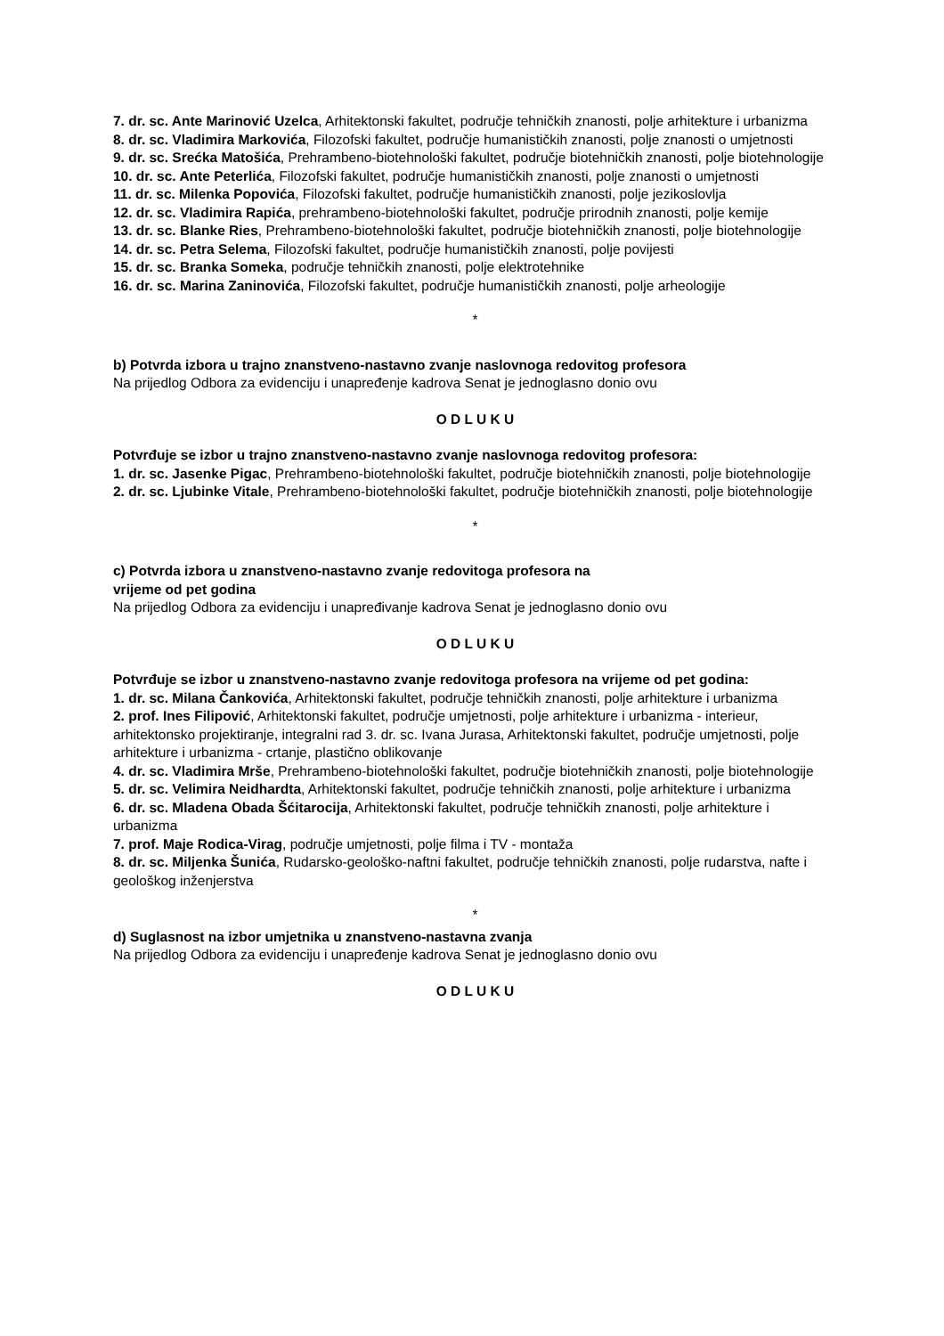7. dr. sc. Ante Marinović Uzelca, Arhitektonski fakultet, područje tehničkih znanosti, polje arhitekture i urbanizma
8. dr. sc. Vladimira Markovića, Filozofski fakultet, područje humanističkih znanosti, polje znanosti o umjetnosti
9. dr. sc. Srećka Matošića, Prehrambeno-biotehnološki fakultet, područje biotehničkih znanosti, polje biotehnologije
10. dr. sc. Ante Peterlića, Filozofski fakultet, područje humanističkih znanosti, polje znanosti o umjetnosti
11. dr. sc. Milenka Popovića, Filozofski fakultet, područje humanističkih znanosti, polje jezikoslovlja
12. dr. sc. Vladimira Rapića, prehrambeno-biotehnološki fakultet, područje prirodnih znanosti, polje kemije
13. dr. sc. Blanke Ries, Prehrambeno-biotehnološki fakultet, područje biotehničkih znanosti, polje biotehnologije
14. dr. sc. Petra Selema, Filozofski fakultet, područje humanističkih znanosti, polje povijesti
15. dr. sc. Branka Someka, područje tehničkih znanosti, polje elektrotehnike
16. dr. sc. Marina Zaninovića, Filozofski fakultet, područje humanističkih znanosti, polje arheologije
*
b) Potvrda izbora u trajno znanstveno-nastavno zvanje naslovnoga redovitog profesora
Na prijedlog Odbora za evidenciju i unapređenje kadrova Senat je jednoglasno donio ovu
O D L U K U
Potvrđuje se izbor u trajno znanstveno-nastavno zvanje naslovnoga redovitog profesora:
1. dr. sc. Jasenke Pigac, Prehrambeno-biotehnološki fakultet, područje biotehničkih znanosti, polje biotehnologije
2. dr. sc. Ljubinke Vitale, Prehrambeno-biotehnološki fakultet, područje biotehničkih znanosti, polje biotehnologije
*
c) Potvrda izbora u znanstveno-nastavno zvanje redovitoga profesora na
vrijeme od pet godina
Na prijedlog Odbora za evidenciju i unapređivanje kadrova Senat je jednoglasno donio ovu
O D L U K U
Potvrđuje se izbor u znanstveno-nastavno zvanje redovitoga profesora na vrijeme od pet godina:
1. dr. sc. Milana Čankovića, Arhitektonski fakultet, područje tehničkih znanosti, polje arhitekture i urbanizma
2. prof. Ines Filipović, Arhitektonski fakultet, područje umjetnosti, polje arhitekture i urbanizma - interieur, arhitektonsko projektiranje, integralni rad 3. dr. sc. Ivana Jurasa, Arhitektonski fakultet, područje umjetnosti, polje arhitekture i urbanizma - crtanje, plastično oblikovanje
4. dr. sc. Vladimira Mrše, Prehrambeno-biotehnološki fakultet, područje biotehničkih znanosti, polje biotehnologije
5. dr. sc. Velimira Neidhardta, Arhitektonski fakultet, područje tehničkih znanosti, polje arhitekture i urbanizma
6. dr. sc. Mladena Obada Šćitarocija, Arhitektonski fakultet, područje tehničkih znanosti, polje arhitekture i urbanizma
7. prof. Maje Rodica-Virag, područje umjetnosti, polje filma i TV - montaža
8. dr. sc. Miljenka Šunića, Rudarsko-geološko-naftni fakultet, područje tehničkih znanosti, polje rudarstva, nafte i geološkog inženjerstva
*
d) Suglasnost na izbor umjetnika u znanstveno-nastavna zvanja
Na prijedlog Odbora za evidenciju i unapređenje kadrova Senat je jednoglasno donio ovu
O D L U K U